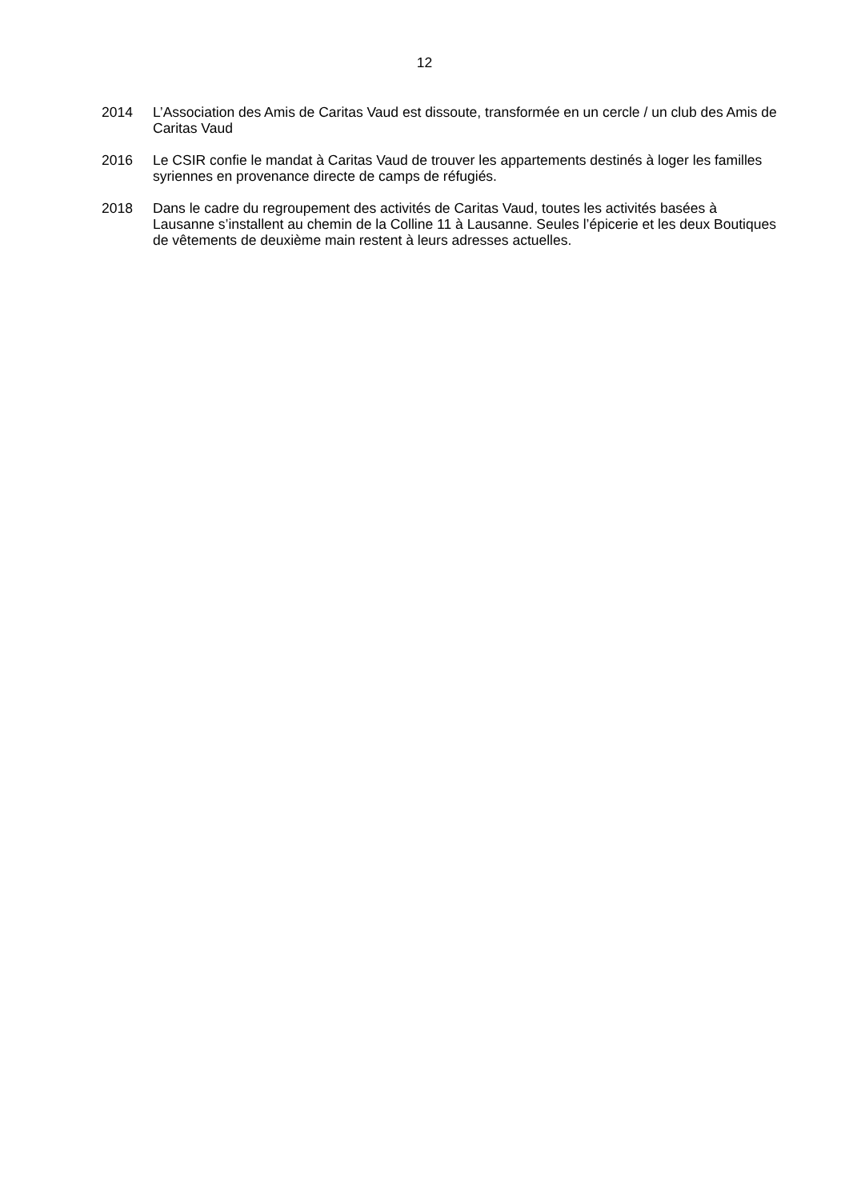12
2014 L’Association des Amis de Caritas Vaud est dissoute, transformée en un cercle / un club des Amis de Caritas Vaud
2016 Le CSIR confie le mandat à Caritas Vaud de trouver les appartements destinés à loger les familles syriennes en provenance directe de camps de réfugiés.
2018 Dans le cadre du regroupement des activités de Caritas Vaud, toutes les activités basées à Lausanne s’installent au chemin de la Colline 11 à Lausanne. Seules l’épicerie et les deux Boutiques de vêtements de deuxième main restent à leurs adresses actuelles.